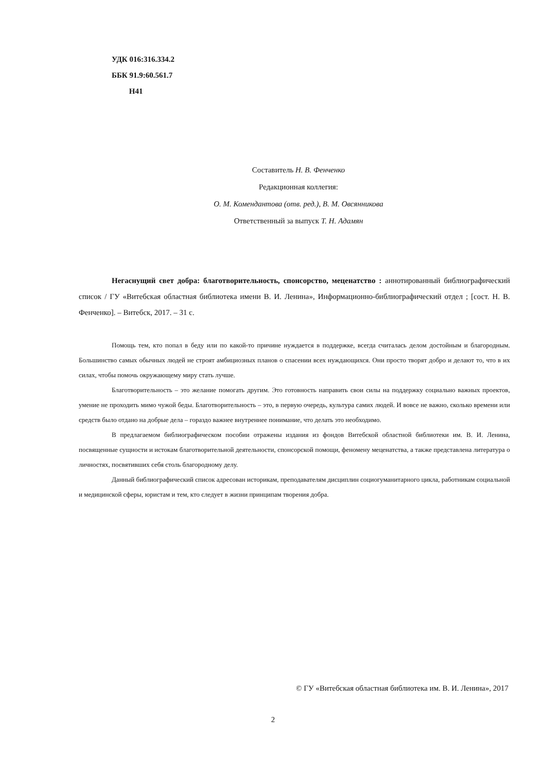УДК 016:316.334.2
ББК 91.9:60.561.7
Н41
Составитель Н. В. Фенченко
Редакционная коллегия:
О. М. Комендантова (отв. ред.), В. М. Овсянникова
Ответственный за выпуск Т. Н. Адамян
Негаснущий свет добра: благотворительность, спонсорство, меценатство : аннотированный библиографический список / ГУ «Витебская областная библиотека имени В. И. Ленина», Информационно-библиографический отдел ; [сост. Н. В. Фенченко]. – Витебск, 2017. – 31 с.
Помощь тем, кто попал в беду или по какой-то причине нуждается в поддержке, всегда считалась делом достойным и благородным. Большинство самых обычных людей не строят амбициозных планов о спасении всех нуждающихся. Они просто творят добро и делают то, что в их силах, чтобы помочь окружающему миру стать лучше.
Благотворительность – это желание помогать другим. Это готовность направить свои силы на поддержку социально важных проектов, умение не проходить мимо чужой беды. Благотворительность – это, в первую очередь, культура самих людей. И вовсе не важно, сколько времени или средств было отдано на добрые дела – гораздо важнее внутреннее понимание, что делать это необходимо.
В предлагаемом библиографическом пособии отражены издания из фондов Витебской областной библиотеки им. В. И. Ленина, посвященные сущности и истокам благотворительной деятельности, спонсорской помощи, феномену меценатства, а также представлена литература о личностях, посвятивших себя столь благородному делу.
Данный библиографический список адресован историкам, преподавателям дисциплин социогуманитарного цикла, работникам социальной и медицинской сферы, юристам и тем, кто следует в жизни принципам творения добра.
© ГУ «Витебская областная библиотека им. В. И. Ленина», 2017
2